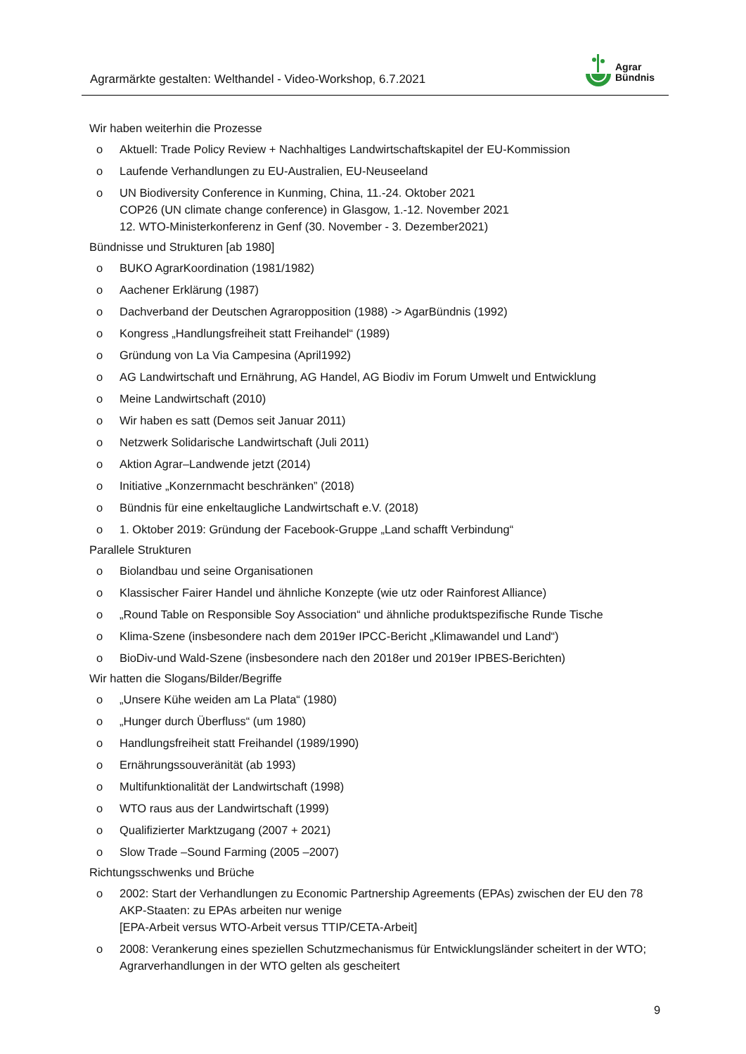Agrarmärkte gestalten: Welthandel - Video-Workshop, 6.7.2021
Agrar
Bündnis
Wir haben weiterhin die Prozesse
o Aktuell: Trade Policy Review + Nachhaltiges Landwirtschaftskapitel der EU-Kommission
o Laufende Verhandlungen zu EU-Australien, EU-Neuseeland
o UN Biodiversity Conference in Kunming, China, 11.-24. Oktober 2021
COP26 (UN climate change conference) in Glasgow, 1.-12. November 2021
12. WTO-Ministerkonferenz in Genf (30. November - 3. Dezember2021)
Bündnisse und Strukturen [ab 1980]
o BUKO AgrarKoordination (1981/1982)
o Aachener Erklärung (1987)
o Dachverband der Deutschen Agraropposition (1988) -> AgarBündnis (1992)
o Kongress „Handlungsfreiheit statt Freihandel“ (1989)
o Gründung von La Via Campesina (April1992)
o AG Landwirtschaft und Ernährung, AG Handel, AG Biodiv im Forum Umwelt und Entwicklung
o Meine Landwirtschaft (2010)
o Wir haben es satt (Demos seit Januar 2011)
o Netzwerk Solidarische Landwirtschaft (Juli 2011)
o Aktion Agrar–Landwende jetzt (2014)
o Initiative „Konzernmacht beschränken” (2018)
o Bündnis für eine enkeltaugliche Landwirtschaft e.V. (2018)
o 1. Oktober 2019: Gründung der Facebook-Gruppe „Land schafft Verbindung“
Parallele Strukturen
o Biolandbau und seine Organisationen
o Klassischer Fairer Handel und ähnliche Konzepte (wie utz oder Rainforest Alliance)
o „Round Table on Responsible Soy Association“ und ähnliche produktspezifische Runde Tische
o Klima-Szene (insbesondere nach dem 2019er IPCC-Bericht „Klimawandel und Land“)
o BioDiv-und Wald-Szene (insbesondere nach den 2018er und 2019er IPBES-Berichten)
Wir hatten die Slogans/Bilder/Begriffe
o „Unsere Kühe weiden am La Plata“ (1980)
o „Hunger durch Überfluss“ (um 1980)
o Handlungsfreiheit statt Freihandel (1989/1990)
o Ernährungssouveränität (ab 1993)
o Multifunktionalität der Landwirtschaft (1998)
o WTO raus aus der Landwirtschaft (1999)
o Qualifizierter Marktzugang (2007 + 2021)
o Slow Trade –Sound Farming (2005 –2007)
Richtungsschwenks und Brüche
o 2002: Start der Verhandlungen zu Economic Partnership Agreements (EPAs) zwischen der EU den 78 AKP-Staaten: zu EPAs arbeiten nur wenige
[EPA-Arbeit versus WTO-Arbeit versus TTIP/CETA-Arbeit]
o 2008: Verankerung eines speziellen Schutzmechanismus für Entwicklungsländer scheitert in der WTO; Agrarverhandlungen in der WTO gelten als gescheitert
9